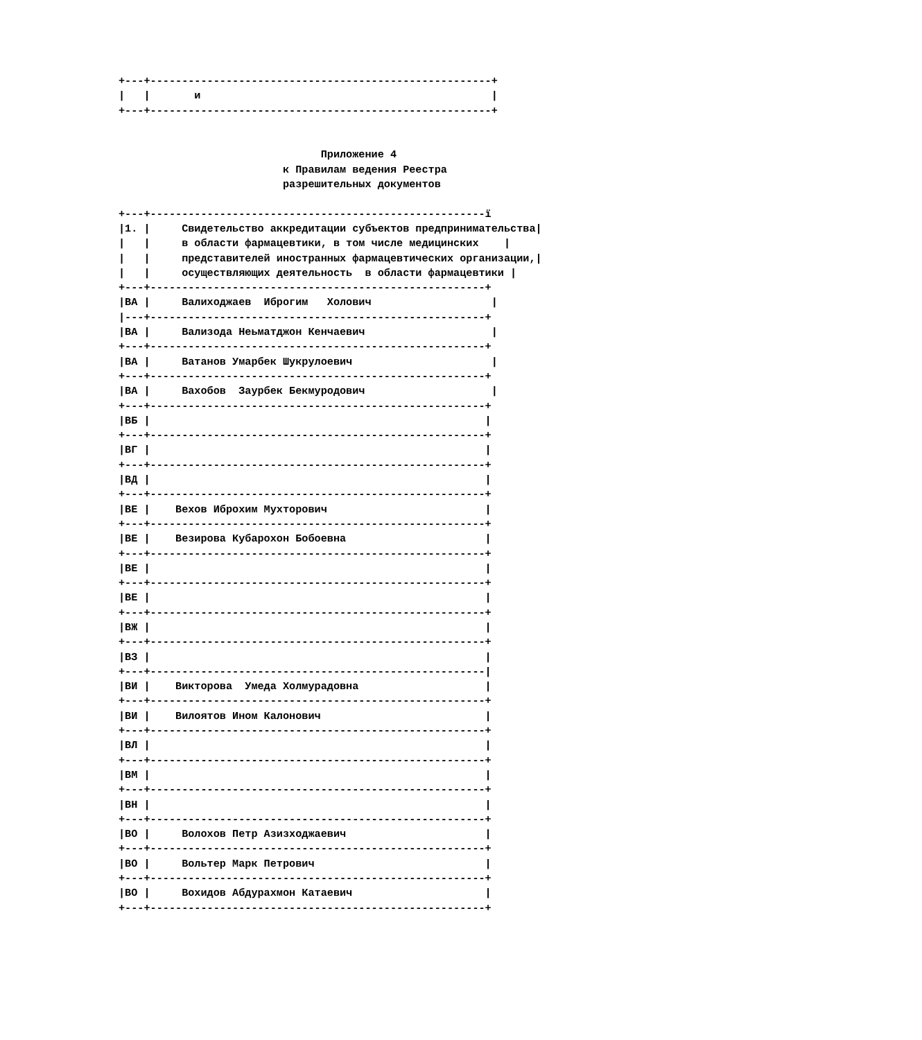+---+------------------------------------------------------+
|   |       и                                              |
+---+------------------------------------------------------+


                                Приложение 4
                          к Правилам ведения Реестра
                          разрешительных документов

+---+-----------------------------------------------------ï
|1. |     Свидетельство аккредитации субъектов предпринимательства|
|   |     в области фармацевтики, в том числе медицинских    |
|   |     представителей иностранных фармацевтических организации,|
|   |     осуществляющих деятельность  в области фармацевтики |
+---+-----------------------------------------------------+
|ВА |     Валиходжаев  Иброгим   Холович                   |
|---+-----------------------------------------------------+
|ВА |     Вализода Неьматджон Кенчаевич                    |
+---+-----------------------------------------------------+
|ВА |     Ватанов Умарбек Шукрулоевич                      |
+---+-----------------------------------------------------+
|ВА |     Вахобов  Заурбек Бекмуродович                    |
+---+-----------------------------------------------------+
|ВБ |                                                     |
+---+-----------------------------------------------------+
|ВГ |                                                     |
+---+-----------------------------------------------------+
|ВД |                                                     |
+---+-----------------------------------------------------+
|ВЕ |    Вехов Иброхим Мухторович                         |
+---+-----------------------------------------------------+
|ВЕ |    Везирова Кубарохон Бобоевна                      |
+---+-----------------------------------------------------+
|ВЕ |                                                     |
+---+-----------------------------------------------------+
|ВЕ |                                                     |
+---+-----------------------------------------------------+
|ВЖ |                                                     |
+---+-----------------------------------------------------+
|ВЗ |                                                     |
+---+-----------------------------------------------------|
|ВИ |    Викторова  Умеда Холмурадовна                    |
+---+-----------------------------------------------------+
|ВИ |    Вилоятов Ином Калонович                          |
+---+-----------------------------------------------------+
|ВЛ |                                                     |
+---+-----------------------------------------------------+
|ВМ |                                                     |
+---+-----------------------------------------------------+
|ВН |                                                     |
+---+-----------------------------------------------------+
|ВО |     Волохов Петр Азизходжаевич                      |
+---+-----------------------------------------------------+
|ВО |     Вольтер Марк Петрович                           |
+---+-----------------------------------------------------+
|ВО |     Вохидов Абдурахмон Катаевич                     |
+---+-----------------------------------------------------+